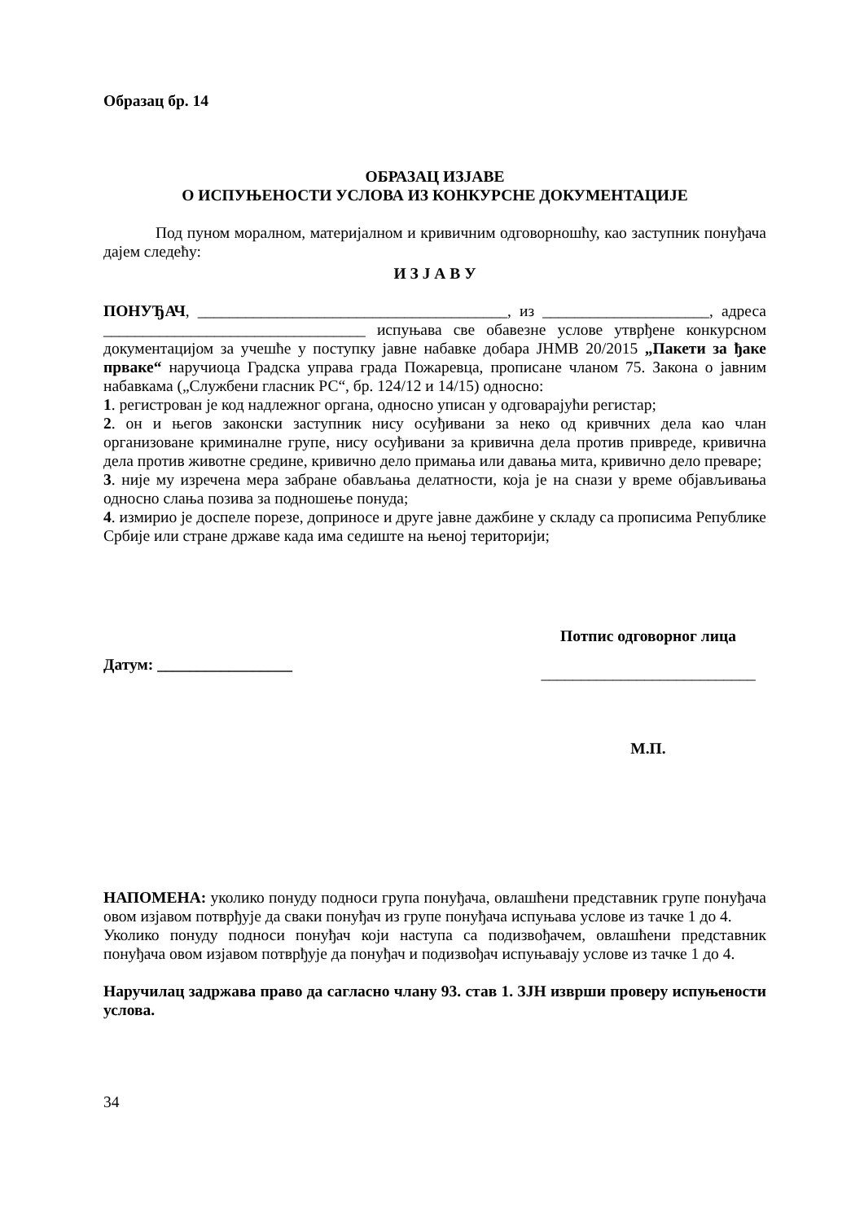Образац бр. 14
ОБРАЗАЦ ИЗЈАВЕ
О ИСПУЊЕНОСТИ УСЛОВА ИЗ КОНКУРСНЕ ДОКУМЕНТАЦИЈЕ
Под пуном моралном, материјалном и кривичним одговорношћу, као заступник понуђача дајем следећу:
И З Ј А В У
ПОНУЂАЧ, _______________________________________, из _____________________, адреса _________________________________ испуњава све обавезне услове утврђене конкурсном документацијом за учешће у поступку јавне набавке добара ЈНМВ 20/2015 „Пакети за ђаке прваке“ наручиоца Градска управа града Пожаревца, прописане чланом 75. Закона о јавним набавкама („Службени гласник РС“, бр. 124/12 и 14/15) односно:
1. регистрован је код надлежног органа, односно уписан у одговарајући регистар;
2. он и његов законски заступник нису осуђивани за неко од кривчних дела као члан организоване криминалне групе, нису осуђивани за кривична дела против привреде, кривична дела против животне средине, кривично дело примања или давања мита, кривично дело преваре;
3. није му изречена мера забране обављања делатности, која је на снази у време објављивања односно слања позива за подношење понуда;
4. измирио је доспеле порезе, доприносе и друге јавне дажбине у складу са прописима Републике Србије или стране државе када има седиште на њеној територији;
Датум: _________________
Потпис одговорног лица
___________________________
М.П.
НАПОМЕНА: уколико понуду подноси група понуђача, овлашћени представник групе понуђача овом изјавом потврђује да сваки понуђач из групе понуђача испуњава услове из тачке 1 до 4.
Уколико понуду подноси понуђач који наступа са подизвођачем, овлашћени представник понуђача овом изјавом потврђује да понуђач и подизвођач испуњавају услове из тачке 1 до 4.
Наручилац задржава право да сагласно члану 93. став 1. ЗЈН изврши проверу испуњености услова.
34